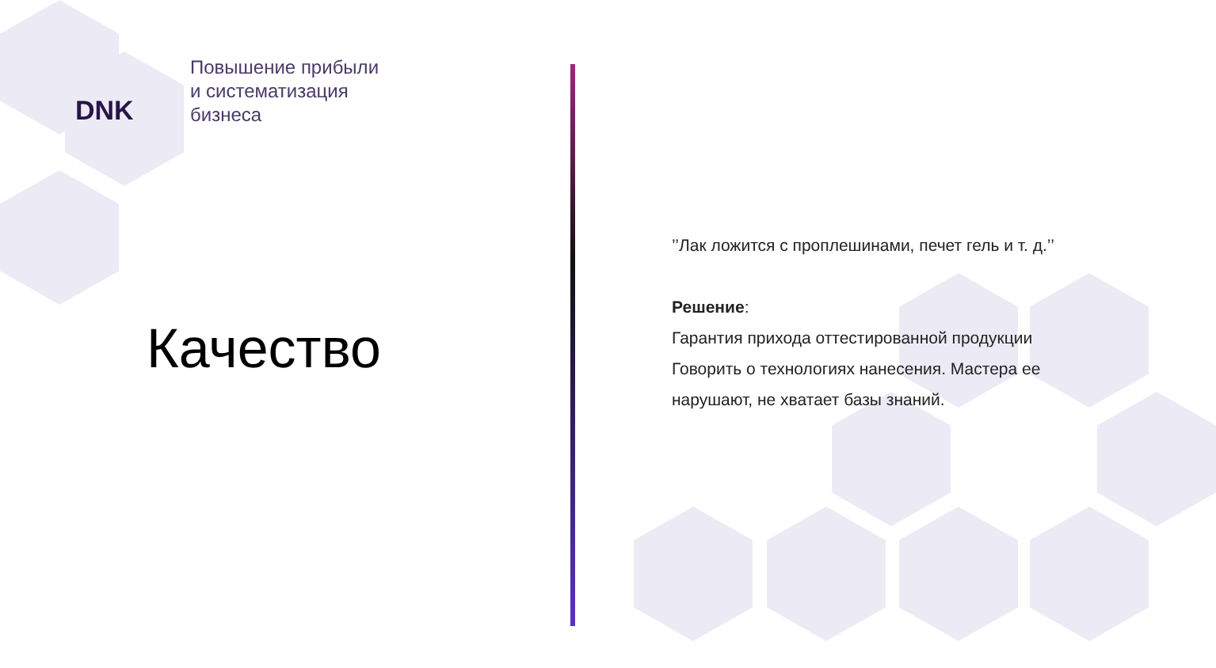DNK
Повышение прибыли
и систематизация
бизнеса
Качество
’’Лак ложится с проплешинами, печет гель и т. д.’’
Решение:
Гарантия прихода оттестированной продукции
Говорить о технологиях нанесения. Мастера ее нарушают, не хватает базы знаний.